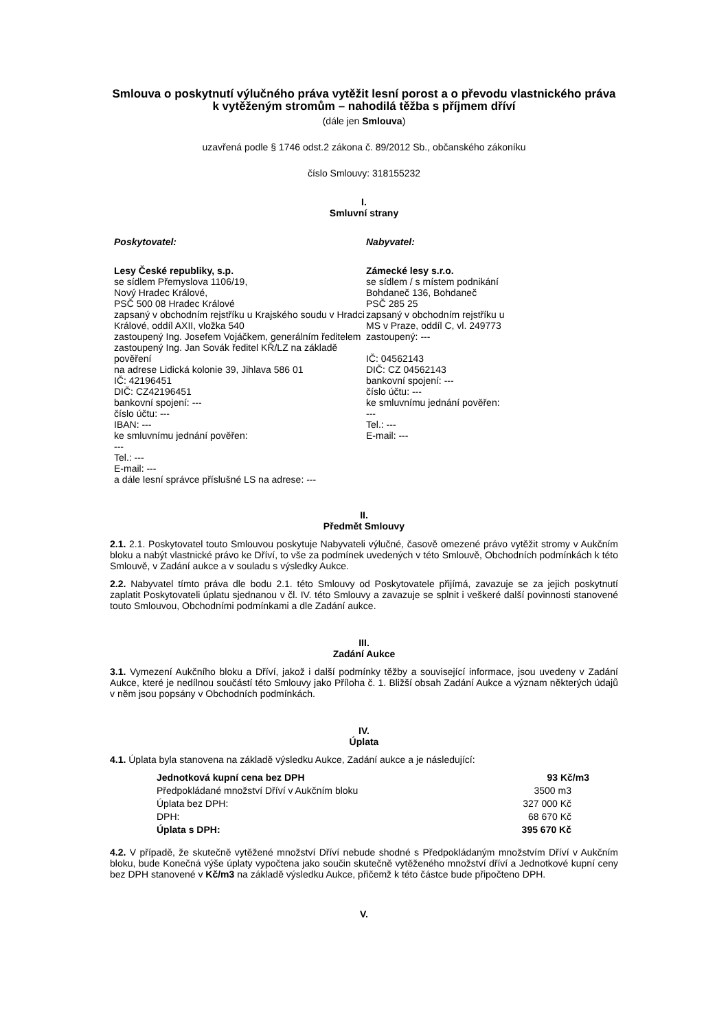Smlouva o poskytnutí výlučného práva vytěžit lesní porost a o převodu vlastnického práva k vytěženým stromům – nahodilá těžba s příjmem dříví
(dále jen Smlouva)
uzavřená podle § 1746 odst.2 zákona č. 89/2012 Sb., občanského zákoníku
číslo Smlouvy: 318155232
I.
Smluvní strany
Poskytovatel:
Lesy České republiky, s.p.
se sídlem Přemyslova 1106/19,
Nový Hradec Králové,
PSČ 500 08 Hradec Králové
zapsaný v obchodním rejstříku u Krajského soudu v Hradci Králové, oddíl AXII, vložka 540
zastoupený Ing. Josefem Vojáčkem, generálním ředitelem
zastoupený Ing. Jan Sovák ředitel KŘ/LZ na základě pověření
na adrese Lidická kolonie 39, Jihlava 586 01
IČ: 42196451
DIČ: CZ42196451
bankovní spojení: ---
číslo účtu: ---
IBAN: ---
ke smluvnímu jednání pověřen:
---
Tel.: ---
E-mail: ---
a dále lesní správce příslušné LS na adrese: ---
Nabyvatel:
Zámecké lesy s.r.o.
se sídlem / s místem podnikání
Bohdaneč 136, Bohdaneč
PSČ 285 25
zapsaný v obchodním rejstříku u
MS v Praze, oddíl C, vl. 249773
zastoupený: ---
IČ: 04562143
DIČ: CZ 04562143
bankovní spojení: ---
číslo účtu: ---
ke smluvnímu jednání pověřen:
---
Tel.: ---
E-mail: ---
II.
Předmět Smlouvy
2.1. 2.1. Poskytovatel touto Smlouvou poskytuje Nabyvateli výlučné, časově omezené právo vytěžit stromy v Aukčním bloku a nabýt vlastnické právo ke Dříví, to vše za podmínek uvedených v této Smlouvě, Obchodních podmínkách k této Smlouvě, v Zadání aukce a v souladu s výsledky Aukce.
2.2. Nabyvatel tímto práva dle bodu 2.1. této Smlouvy od Poskytovatele přijímá, zavazuje se za jejich poskytnutí zaplatit Poskytovateli úplatu sjednanou v čl. IV. této Smlouvy a zavazuje se splnit i veškeré další povinnosti stanovené touto Smlouvou, Obchodními podmínkami a dle Zadání aukce.
III.
Zadání Aukce
3.1. Vymezení Aukčního bloku a Dříví, jakož i další podmínky těžby a související informace, jsou uvedeny v Zadání Aukce, které je nedílnou součástí této Smlouvy jako Příloha č. 1. Bližší obsah Zadání Aukce a význam některých údajů v něm jsou popsány v Obchodních podmínkách.
IV.
Úplata
4.1. Úplata byla stanovena na základě výsledku Aukce, Zadání aukce a je následující:
| Jednotková kupní cena bez DPH | 93 Kč/m3 |
| Předpokládané množství Dříví v Aukčním bloku | 3500 m3 |
| Úplata bez DPH: | 327 000 Kč |
| DPH: | 68 670 Kč |
| Úplata s DPH: | 395 670 Kč |
4.2. V případě, že skutečně vytěžené množství Dříví nebude shodné s Předpokládaným množstvím Dříví v Aukčním bloku, bude Konečná výše úplaty vypočtena jako součin skutečně vytěženého množství dříví a Jednotkové kupní ceny bez DPH stanovené v Kč/m3 na základě výsledku Aukce, přičemž k této částce bude připočteno DPH.
V.